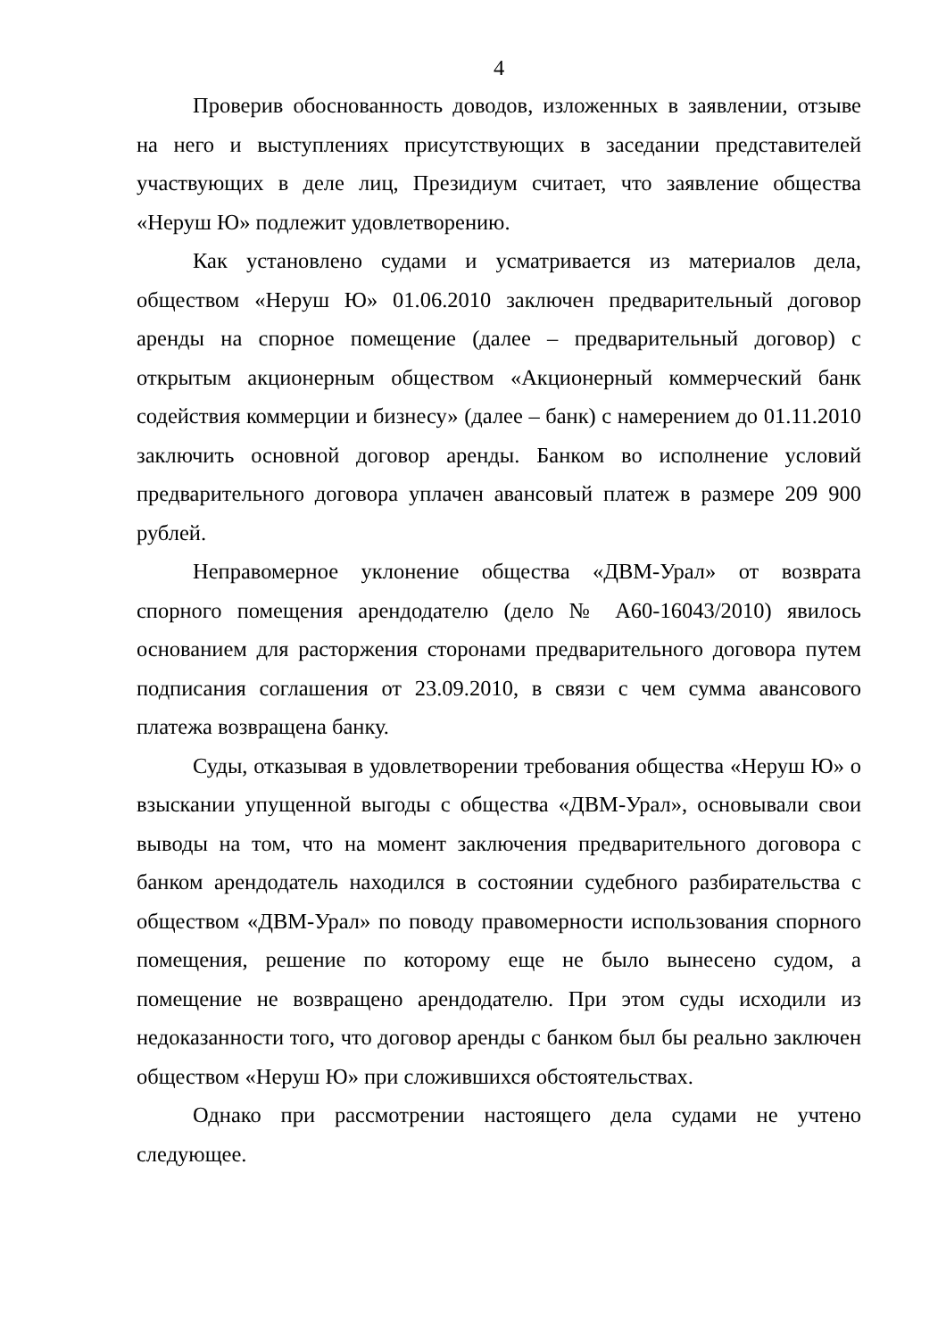4
Проверив обоснованность доводов, изложенных в заявлении, отзыве на него и выступлениях присутствующих в заседании представителей участвующих в деле лиц, Президиум считает, что заявление общества «Неруш Ю» подлежит удовлетворению.
Как установлено судами и усматривается из материалов дела, обществом «Неруш Ю» 01.06.2010 заключен предварительный договор аренды на спорное помещение (далее – предварительный договор) с открытым акционерным обществом «Акционерный коммерческий банк содействия коммерции и бизнесу» (далее – банк) с намерением до 01.11.2010 заключить основной договор аренды. Банком во исполнение условий предварительного договора уплачен авансовый платеж в размере 209 900 рублей.
Неправомерное уклонение общества «ДВМ-Урал» от возврата спорного помещения арендодателю (дело № А60-16043/2010) явилось основанием для расторжения сторонами предварительного договора путем подписания соглашения от 23.09.2010, в связи с чем сумма авансового платежа возвращена банку.
Суды, отказывая в удовлетворении требования общества «Неруш Ю» о взыскании упущенной выгоды с общества «ДВМ-Урал», основывали свои выводы на том, что на момент заключения предварительного договора с банком арендодатель находился в состоянии судебного разбирательства с обществом «ДВМ-Урал» по поводу правомерности использования спорного помещения, решение по которому еще не было вынесено судом, а помещение не возвращено арендодателю. При этом суды исходили из недоказанности того, что договор аренды с банком был бы реально заключен обществом «Неруш Ю» при сложившихся обстоятельствах.
Однако при рассмотрении настоящего дела судами не учтено следующее.